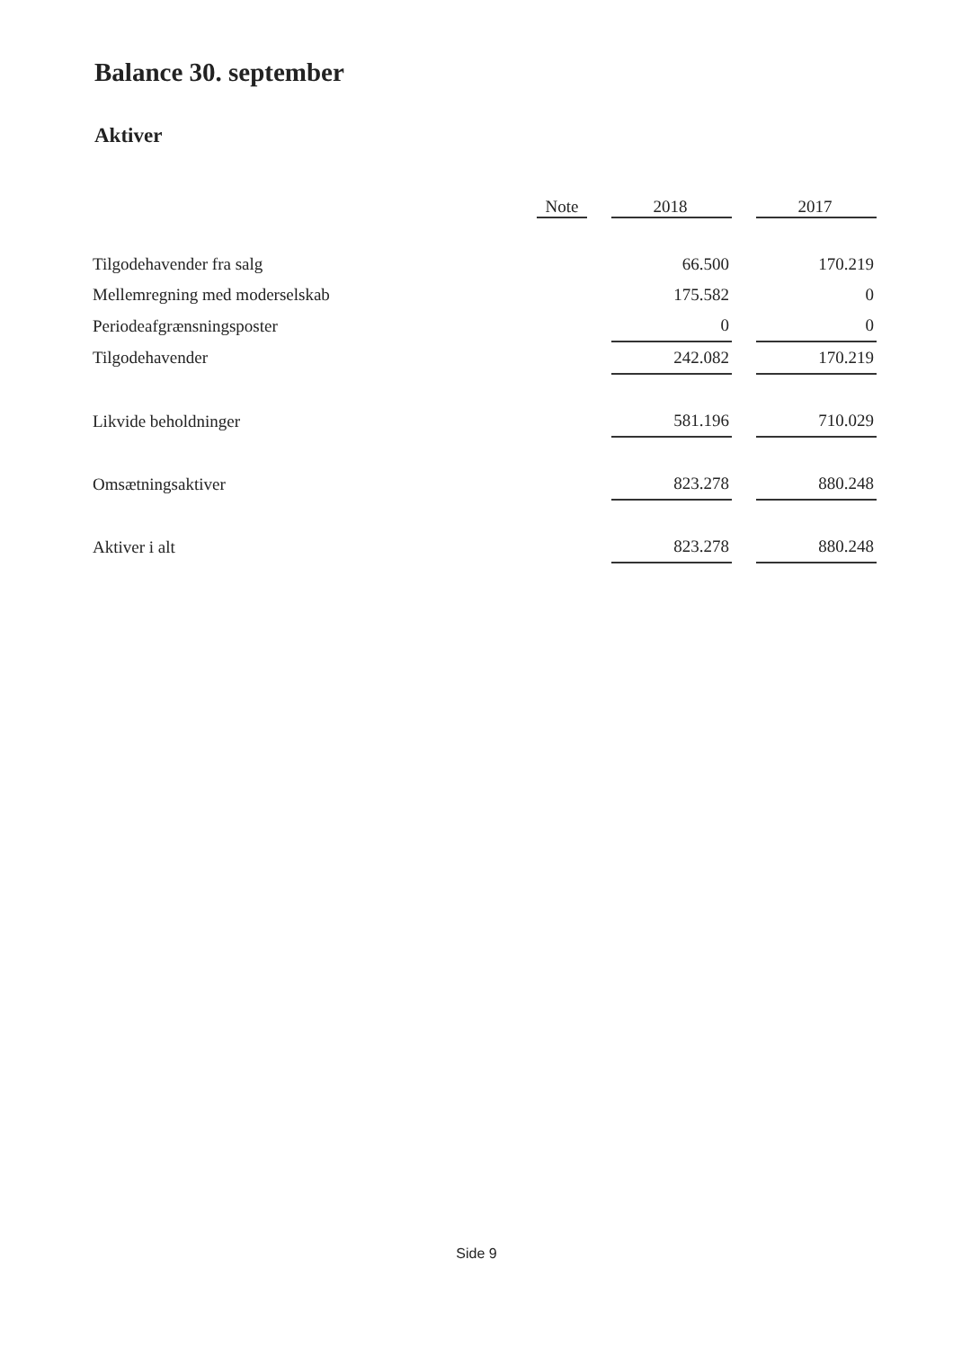Balance 30. september
Aktiver
| | Note | | 2018 | | 2017 |
| Tilgodehavender fra salg | | | 66.500 | | 170.219 |
| Mellemregning med moderselskab | | | 175.582 | | 0 |
| Periodeafgrænsningsposter | | | 0 | | 0 |
| Tilgodehavender | | | 242.082 | | 170.219 |
| Likvide beholdninger | | | 581.196 | | 710.029 |
| Omsætningsaktiver | | | 823.278 | | 880.248 |
| Aktiver i alt | | | 823.278 | | 880.248 |
Side 9